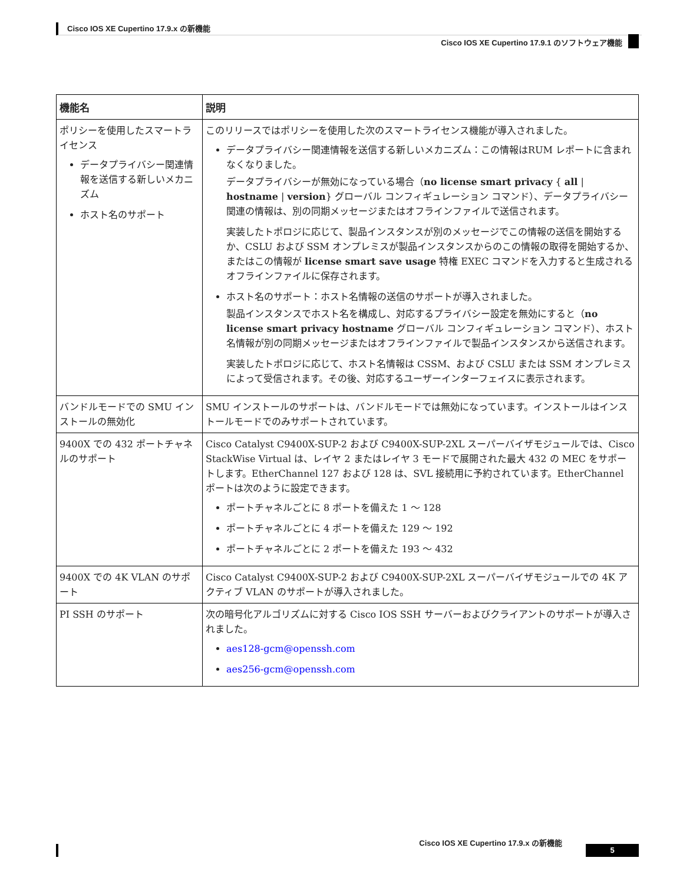Cisco IOS XE Cupertino 17.9.x の新機能
Cisco IOS XE Cupertino 17.9.1 のソフトウェア機能
| 機能名 | 説明 |
| --- | --- |
| ポリシーを使用したスマートライセンス データプライバシー関連情報を送信する新しいメカニズム ホスト名のサポート | このリリースではポリシーを使用した次のスマートライセンス機能が導入されました。 データプライバシー関連情報を送信する新しいメカニズム：この情報はRUM レポートに含まれなくなりました。 データプライバシーが無効になっている場合（ no license smart privacy { all / hostname / version } グローバル コンフィギュレーション コマンド）、データプライバシー関連の情報は、別の同期メッセージまたはオフラインファイルで送信されます。 実装したトポロジに応じて、製品インスタンスが別のメッセージでこの情報の送信を開始するか、CSLU および SSM オンプレミスが製品インスタンスからのこの情報の取得を開始するか、またはこの情報が license smart save usage 特権 EXEC コマンドを入力すると生成されるオフラインファイルに保存されます。 ホスト名のサポート：ホスト名情報の送信のサポートが導入されました。 製品インスタンスでホスト名を構成し、対応するプライバシー設定を無効にすると（ no license smart privacy hostname グローバル コンフィギュレーション コマンド）、ホスト名情報が別の同期メッセージまたはオフラインファイルで製品インスタンスから送信されます。 実装したトポロジに応じて、ホスト名情報は CSSM、および CSLU または SSM オンプレミスによって受信されます。その後、対応するユーザーインターフェイスに表示されます。 |
| バンドルモードでの SMU インストールの無効化 | SMU インストールのサポートは、バンドルモードでは無効になっています。インストールはインストールモードでのみサポートされています。 |
| 9400X での 432 ポートチャネルのサポート | Cisco Catalyst C9400X-SUP-2 および C9400X-SUP-2XL スーパーバイザモジュールでは、Cisco StackWise Virtual は、レイヤ 2 またはレイヤ 3 モードで展開された最大 432 の MEC をサポートします。EtherChannel 127 および 128 は、SVL 接続用に予約されています。EtherChannel ポートは次のように設定できます。 ポートチャネルごとに 8 ポートを備えた 1 ～ 128 ポートチャネルごとに 4 ポートを備えた 129 ～ 192 ポートチャネルごとに 2 ポートを備えた 193 ～ 432 |
| 9400X での 4K VLAN のサポート | Cisco Catalyst C9400X-SUP-2 および C9400X-SUP-2XL スーパーバイザモジュールでの 4K アクティブ VLAN のサポートが導入されました。 |
| PI SSH のサポート | 次の暗号化アルゴリズムに対する Cisco IOS SSH サーバーおよびクライアントのサポートが導入されました。 aes128-gcm@openssh.com aes256-gcm@openssh.com |
Cisco IOS XE Cupertino 17.9.x の新機能
5